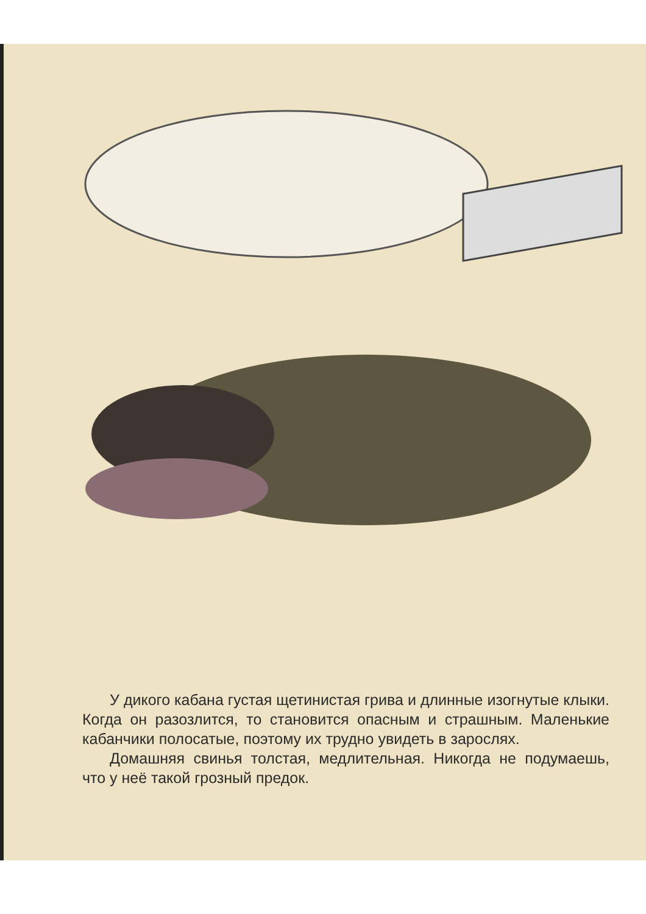У дикого кабана густая щетинистая грива и длинные изогнутые клыки. Когда он разозлится, то становится опасным и страшным. Маленькие кабанчики полосатые, поэтому их трудно увидеть в зарослях.
Домашняя свинья толстая, медлительная. Никогда не подумаешь, что у неё такой грозный предок.